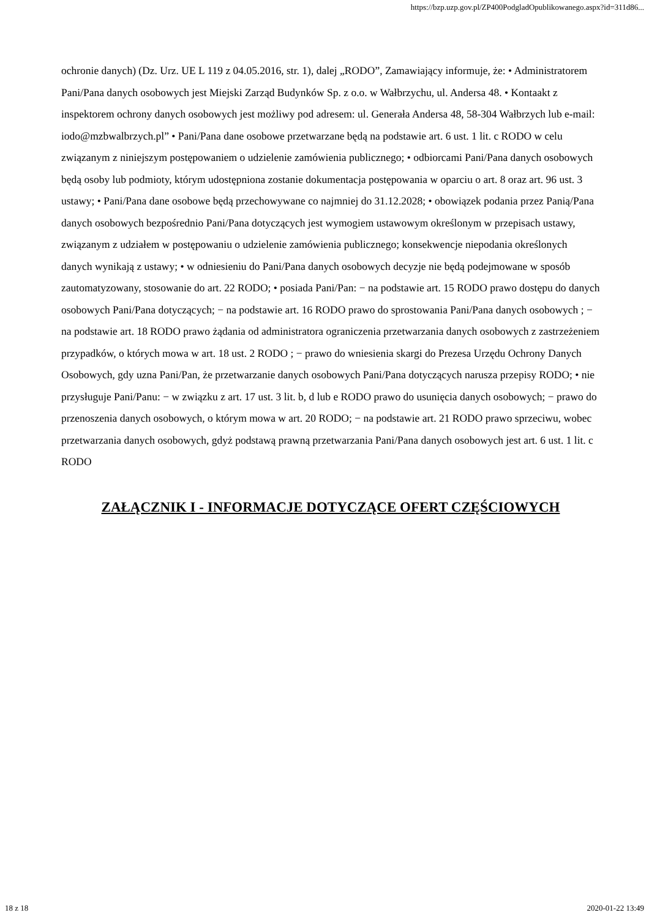https://bzp.uzp.gov.pl/ZP400PodgladOpublikowanego.aspx?id=311d86...
ochronie danych) (Dz. Urz. UE L 119 z 04.05.2016, str. 1), dalej „RODO”, Zamawiający informuje, że: • Administratorem Pani/Pana danych osobowych jest Miejski Zarząd Budynków Sp. z o.o. w Wałbrzychu, ul. Andersa 48. • Kontaakt z inspektorem ochrony danych osobowych jest możliwy pod adresem: ul. Generała Andersa 48, 58-304 Wałbrzych lub e-mail: iodo@mzbwalbrzych.pl” • Pani/Pana dane osobowe przetwarzane będą na podstawie art. 6 ust. 1 lit. c RODO w celu związanym z niniejszym postępowaniem o udzielenie zamówienia publicznego; • odbiorcami Pani/Pana danych osobowych będą osoby lub podmioty, którym udostępniona zostanie dokumentacja postępowania w oparciu o art. 8 oraz art. 96 ust. 3 ustawy; • Pani/Pana dane osobowe będą przechowywane co najmniej do 31.12.2028; • obowiązek podania przez Panią/Pana danych osobowych bezpośrednio Pani/Pana dotyczących jest wymogiem ustawowym określonym w przepisach ustawy, związanym z udziałem w postępowaniu o udzielenie zamówienia publicznego; konsekwencje niepodania określonych danych wynikają z ustawy; • w odniesieniu do Pani/Pana danych osobowych decyzje nie będą podejmowane w sposób zautomatyzowany, stosowanie do art. 22 RODO; • posiada Pani/Pan: − na podstawie art. 15 RODO prawo dostępu do danych osobowych Pani/Pana dotyczących; − na podstawie art. 16 RODO prawo do sprostowania Pani/Pana danych osobowych ; − na podstawie art. 18 RODO prawo żądania od administratora ograniczenia przetwarzania danych osobowych z zastrzeżeniem przypadków, o których mowa w art. 18 ust. 2 RODO ; − prawo do wniesienia skargi do Prezesa Urzędu Ochrony Danych Osobowych, gdy uzna Pani/Pan, że przetwarzanie danych osobowych Pani/Pana dotyczących narusza przepisy RODO; • nie przysługuje Pani/Panu: − w związku z art. 17 ust. 3 lit. b, d lub e RODO prawo do usunięcia danych osobowych; − prawo do przenoszenia danych osobowych, o którym mowa w art. 20 RODO; − na podstawie art. 21 RODO prawo sprzeciwu, wobec przetwarzania danych osobowych, gdyż podstawą prawną przetwarzania Pani/Pana danych osobowych jest art. 6 ust. 1 lit. c RODO
ZAŁĄCZNIK I - INFORMACJE DOTYCZĄCE OFERT CZĘŚCIOWYCH
18 z 18 2020-01-22 13:49